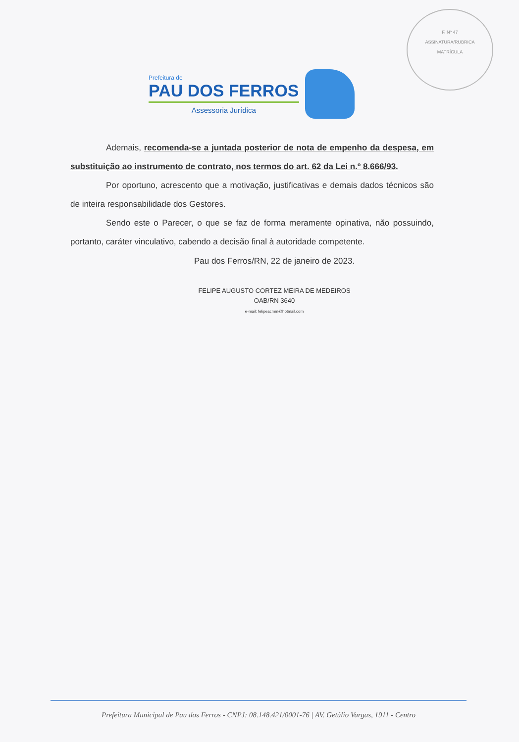F. Nº 47
ASSINATURA/RUBRICA
MATRÍCULA
Prefeitura de
PAU DOS FERROS
Assessoria Jurídica
Ademais, recomenda-se a juntada posterior de nota de empenho da despesa, em substituição ao instrumento de contrato, nos termos do art. 62 da Lei n.º 8.666/93.
Por oportuno, acrescento que a motivação, justificativas e demais dados técnicos são de inteira responsabilidade dos Gestores.
Sendo este o Parecer, o que se faz de forma meramente opinativa, não possuindo, portanto, caráter vinculativo, cabendo a decisão final à autoridade competente.
Pau dos Ferros/RN, 22 de janeiro de 2023.
FELIPE AUGUSTO CORTEZ MEIRA DE MEDEIROS
OAB/RN 3640
e-mail: felipeacmm@hotmail.com
Prefeitura Municipal de Pau dos Ferros - CNPJ: 08.148.421/0001-76 | AV. Getúlio Vargas, 1911 - Centro